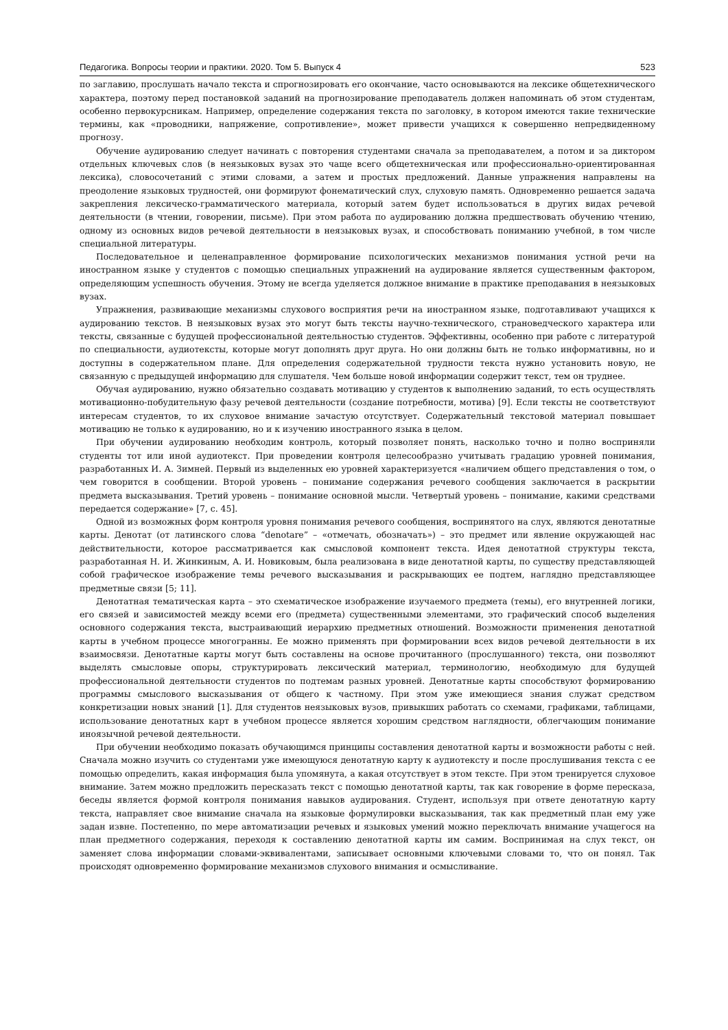Педагогика. Вопросы теории и практики. 2020. Том 5. Выпуск 4 523
по заглавию, прослушать начало текста и спрогнозировать его окончание, часто основываются на лексике общетехнического характера, поэтому перед постановкой заданий на прогнозирование преподаватель должен напоминать об этом студентам, особенно первокурсникам. Например, определение содержания текста по заголовку, в котором имеются такие технические термины, как «проводники, напряжение, сопротивление», может привести учащихся к совершенно непредвиденному прогнозу.
Обучение аудированию следует начинать с повторения студентами сначала за преподавателем, а потом и за диктором отдельных ключевых слов (в неязыковых вузах это чаще всего общетехническая или профессионально-ориентированная лексика), словосочетаний с этими словами, а затем и простых предложений. Данные упражнения направлены на преодоление языковых трудностей, они формируют фонематический слух, слуховую память. Одновременно решается задача закрепления лексическо-грамматического материала, который затем будет использоваться в других видах речевой деятельности (в чтении, говорении, письме). При этом работа по аудированию должна предшествовать обучению чтению, одному из основных видов речевой деятельности в неязыковых вузах, и способствовать пониманию учебной, в том числе специальной литературы.
Последовательное и целенаправленное формирование психологических механизмов понимания устной речи на иностранном языке у студентов с помощью специальных упражнений на аудирование является существенным фактором, определяющим успешность обучения. Этому не всегда уделяется должное внимание в практике преподавания в неязыковых вузах.
Упражнения, развивающие механизмы слухового восприятия речи на иностранном языке, подготавливают учащихся к аудированию текстов. В неязыковых вузах это могут быть тексты научно-технического, страноведческого характера или тексты, связанные с будущей профессиональной деятельностью студентов. Эффективны, особенно при работе с литературой по специальности, аудиотексты, которые могут дополнять друг друга. Но они должны быть не только информативны, но и доступны в содержательном плане. Для определения содержательной трудности текста нужно установить новую, не связанную с предыдущей информацию для слушателя. Чем больше новой информации содержит текст, тем он труднее.
Обучая аудированию, нужно обязательно создавать мотивацию у студентов к выполнению заданий, то есть осуществлять мотивационно-побудительную фазу речевой деятельности (создание потребности, мотива) [9]. Если тексты не соответствуют интересам студентов, то их слуховое внимание зачастую отсутствует. Содержательный текстовой материал повышает мотивацию не только к аудированию, но и к изучению иностранного языка в целом.
При обучении аудированию необходим контроль, который позволяет понять, насколько точно и полно восприняли студенты тот или иной аудиотекст. При проведении контроля целесообразно учитывать градацию уровней понимания, разработанных И. А. Зимней. Первый из выделенных ею уровней характеризуется «наличием общего представления о том, о чем говорится в сообщении. Второй уровень – понимание содержания речевого сообщения заключается в раскрытии предмета высказывания. Третий уровень – понимание основной мысли. Четвертый уровень – понимание, какими средствами передается содержание» [7, с. 45].
Одной из возможных форм контроля уровня понимания речевого сообщения, воспринятого на слух, являются денотатные карты. Денотат (от латинского слова “denotare” – «отмечать, обозначать») – это предмет или явление окружающей нас действительности, которое рассматривается как смысловой компонент текста. Идея денотатной структуры текста, разработанная Н. И. Жинкиным, А. И. Новиковым, была реализована в виде денотатной карты, по существу представляющей собой графическое изображение темы речевого высказывания и раскрывающих ее подтем, наглядно представляющее предметные связи [5; 11].
Денотатная тематическая карта – это схематическое изображение изучаемого предмета (темы), его внутренней логики, его связей и зависимостей между всеми его (предмета) существенными элементами, это графический способ выделения основного содержания текста, выстраивающий иерархию предметных отношений. Возможности применения денотатной карты в учебном процессе многогранны. Ее можно применять при формировании всех видов речевой деятельности в их взаимосвязи. Денотатные карты могут быть составлены на основе прочитанного (прослушанного) текста, они позволяют выделять смысловые опоры, структурировать лексический материал, терминологию, необходимую для будущей профессиональной деятельности студентов по подтемам разных уровней. Денотатные карты способствуют формированию программы смыслового высказывания от общего к частному. При этом уже имеющиеся знания служат средством конкретизации новых знаний [1]. Для студентов неязыковых вузов, привыкших работать со схемами, графиками, таблицами, использование денотатных карт в учебном процессе является хорошим средством наглядности, облегчающим понимание иноязычной речевой деятельности.
При обучении необходимо показать обучающимся принципы составления денотатной карты и возможности работы с ней. Сначала можно изучить со студентами уже имеющуюся денотатную карту к аудиотексту и после прослушивания текста с ее помощью определить, какая информация была упомянута, а какая отсутствует в этом тексте. При этом тренируется слуховое внимание. Затем можно предложить пересказать текст с помощью денотатной карты, так как говорение в форме пересказа, беседы является формой контроля понимания навыков аудирования. Студент, используя при ответе денотатную карту текста, направляет свое внимание сначала на языковые формулировки высказывания, так как предметный план ему уже задан извне. Постепенно, по мере автоматизации речевых и языковых умений можно переключать внимание учащегося на план предметного содержания, переходя к составлению денотатной карты им самим. Воспринимая на слух текст, он заменяет слова информации словами-эквивалентами, записывает основными ключевыми словами то, что он понял. Так происходят одновременно формирование механизмов слухового внимания и осмысливание.